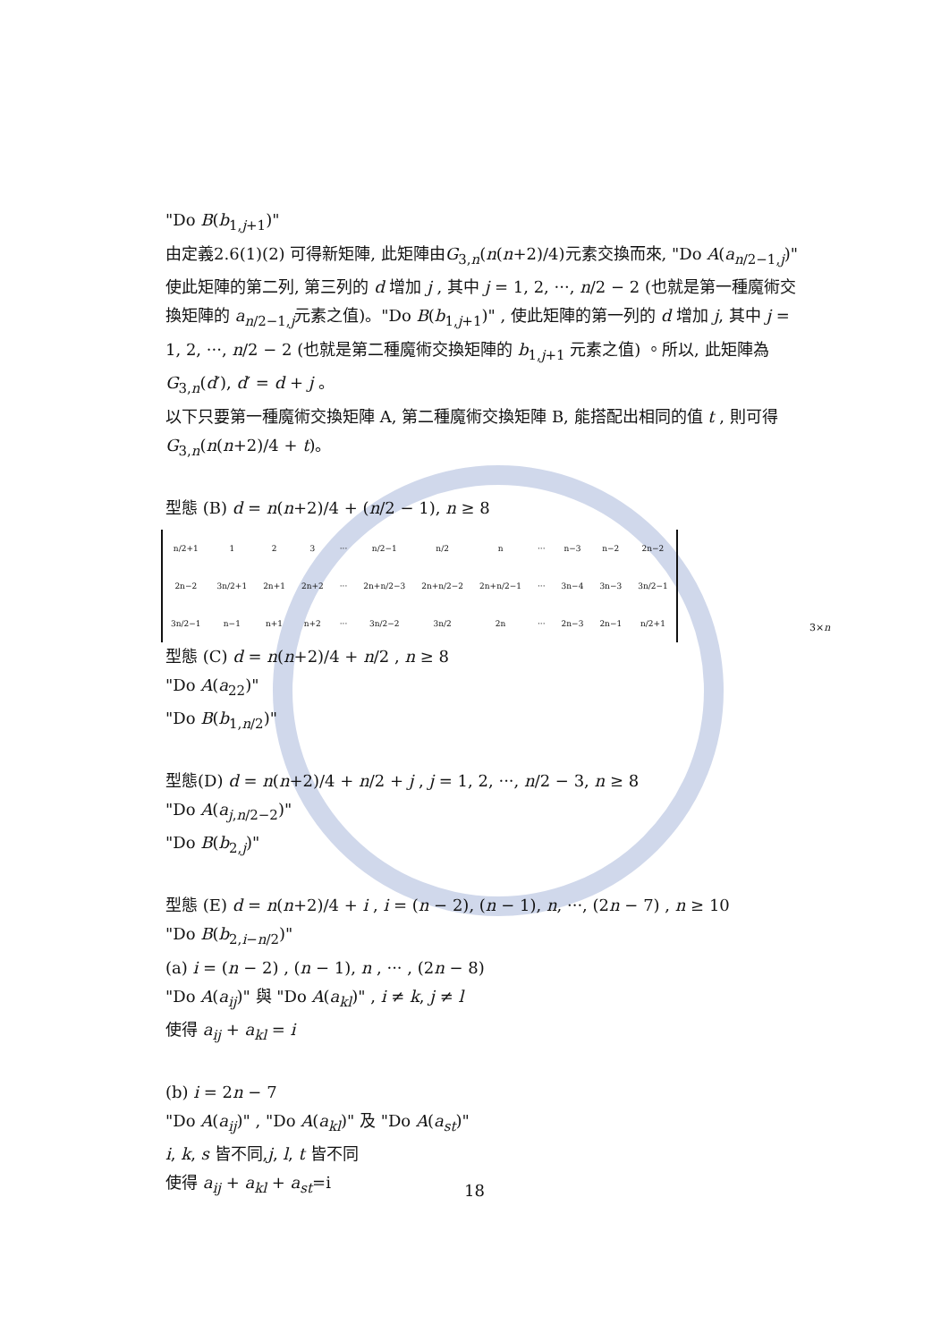"Do B(b<sub>1,j+1</sub>)"
由定義2.6(1)(2) 可得新矩陣, 此矩陣由G<sub>3,n</sub>(n(n+2)/4)元素交換而來, "Do A(a<sub>n/2−1,j</sub>)" 使此矩陣的第二列, 第三列的 d 增加 j , 其中 j = 1, 2, ···, n/2 − 2 (也就是第一種魔術交換矩陣的 a<sub>n/2−1,j</sub>元素之值)。"Do B(b<sub>1,j+1</sub>)" , 使此矩陣的第一列的 d 增加 j, 其中 j = 1, 2, ···, n/2 − 2 (也就是第二種魔術交換矩陣的 b<sub>1,j+1</sub> 元素之值) 。所以, 此矩陣為 G<sub>3,n</sub>(d′), d′ = d + j 。
以下只要第一種魔術交換矩陣 A, 第二種魔術交換矩陣 B, 能搭配出相同的值 t , 則可得 G<sub>3,n</sub>(n(n+2)/4 + t)。
型態 (B) d = n(n+2)/4 + (n/2 − 1), n ≥ 8
| n/2+1 | 1 | 2 | 3 | ··· | n/2−1 | n/2 | n | ··· | n−3 | n−2 | 2n−2 |
| 2n−2 | 3n/2+1 | 2n+1 | 2n+2 | ··· | 2n+n/2−3 | 2n+n/2−2 | 2n+n/2−1 | ··· | 3n−4 | 3n−3 | 3n/2−1 |
| 3n/2−1 | n−1 | n+1 | n+2 | ··· | 3n/2−2 | 3n/2 | 2n | ··· | 2n−3 | 2n−1 | n/2+1 |
3×n
型態 (C) d = n(n+2)/4 + n/2 , n ≥ 8
"Do A(a<sub>22</sub>)"
"Do B(b<sub>1,n/2</sub>)"
型態(D) d = n(n+2)/4 + n/2 + j , j = 1, 2, ···, n/2 − 3, n ≥ 8
"Do A(a<sub>j,n/2−2</sub>)"
"Do B(b<sub>2,j</sub>)"
型態 (E) d = n(n+2)/4 + i , i = (n − 2), (n − 1), n, ···, (2n − 7) , n ≥ 10
"Do B(b<sub>2,i−n/2</sub>)"
(a) i = (n − 2) , (n − 1), n , ··· , (2n − 8)
"Do A(a<sub>ij</sub>)" 與 "Do A(a<sub>kl</sub>)" , i ≠ k, j ≠ l
使得 a<sub>ij</sub> + a<sub>kl</sub> = i
(b) i = 2n − 7
"Do A(a<sub>ij</sub>)" , "Do A(a<sub>kl</sub>)" 及 "Do A(a<sub>st</sub>)"
i, k, s 皆不同,j, l, t 皆不同
使得 a<sub>ij</sub> + a<sub>kl</sub> + a<sub>st</sub>=i
18